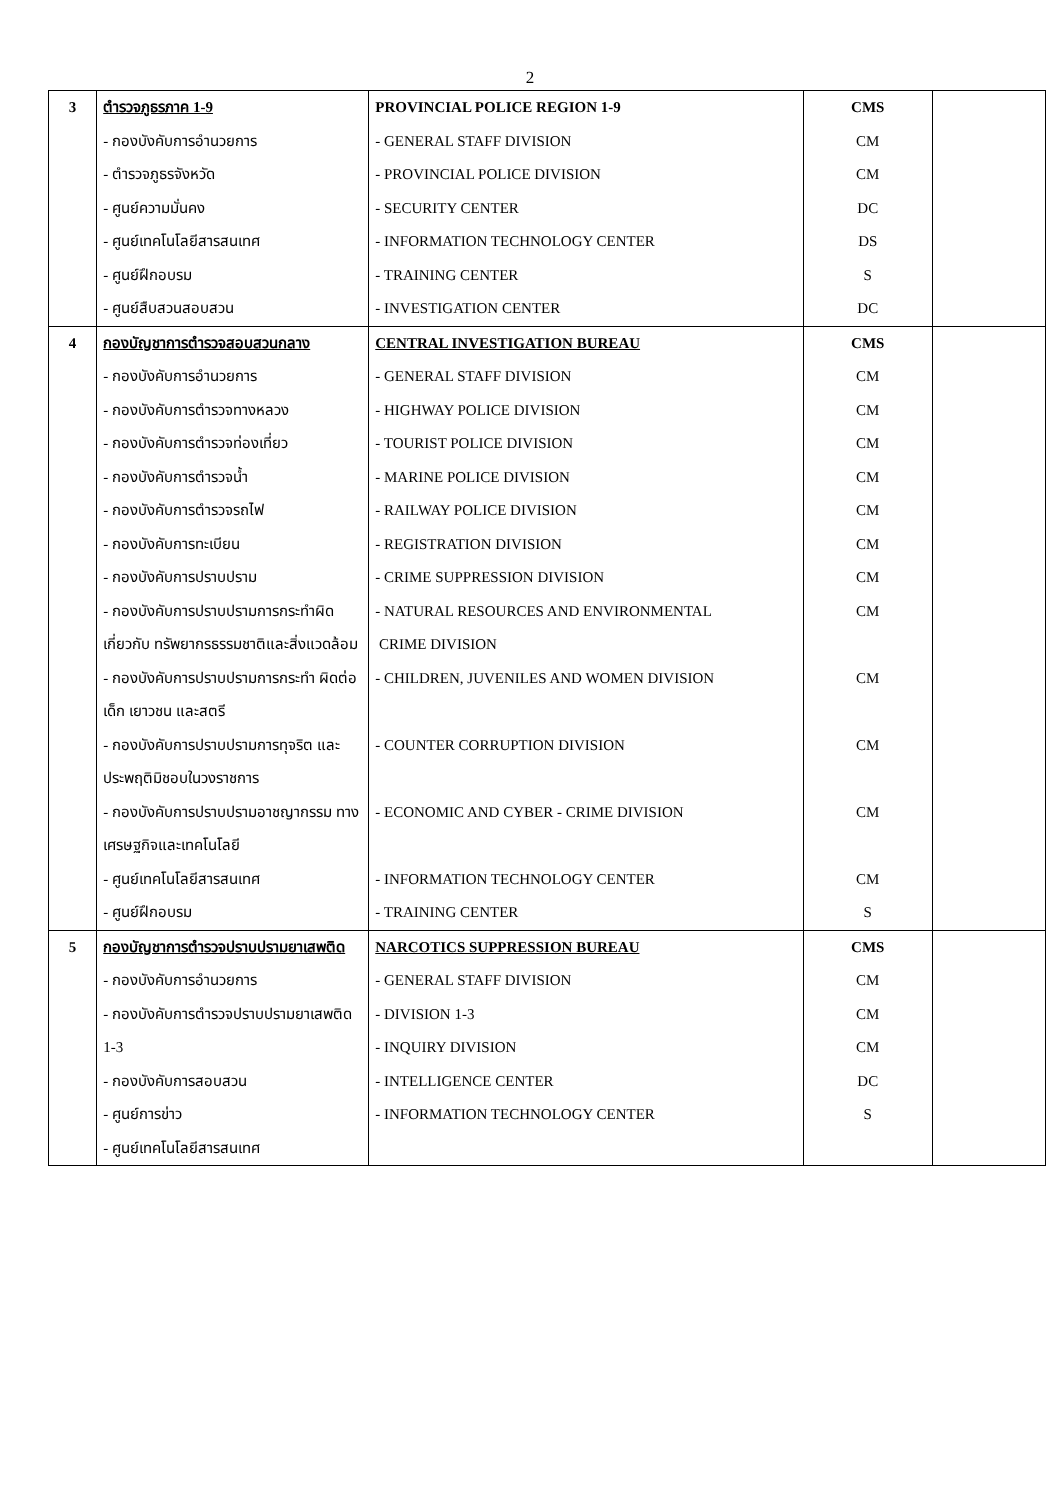2
| 3 | ตำรวจภูธรภาค 1-9 - กองบังคับการอำนวยการ - ตำรวจภูธรจังหวัด - ศูนย์ความมั่นคง - ศูนย์เทคโนโลยีสารสนเทศ - ศูนย์ฝึกอบรม - ศูนย์สืบสวนสอบสวน | PROVINCIAL POLICE REGION 1-9 - GENERAL STAFF DIVISION - PROVINCIAL POLICE DIVISION - SECURITY CENTER - INFORMATION TECHNOLOGY CENTER - TRAINING CENTER - INVESTIGATION CENTER | CMS CM CM DC DS S DC | |
| 4 | กองบัญชาการตำรวจสอบสวนกลาง - กองบังคับการอำนวยการ - กองบังคับการตำรวจทางหลวง - กองบังคับการตำรวจท่องเที่ยว - กองบังคับการตำรวจน้ำ - กองบังคับการตำรวจรถไฟ - กองบังคับการทะเบียน - กองบังคับการปราบปราม - กองบังคับการปราบปรามการกระทำผิดเกี่ยวกับ ทรัพยากรธรรมชาติและสิ่งแวดล้อม - กองบังคับการปราบปรามการกระทำ ผิดต่อเด็ก เยาวชน และสตรี - กองบังคับการปราบปรามการทุจริต และประพฤติมิชอบในวงราชการ - กองบังคับการปราบปรามอาชญากรรม ทางเศรษฐกิจและเทคโนโลยี - ศูนย์เทคโนโลยีสารสนเทศ - ศูนย์ฝึกอบรม | CENTRAL INVESTIGATION BUREAU - GENERAL STAFF DIVISION - HIGHWAY POLICE DIVISION - TOURIST POLICE DIVISION - MARINE POLICE DIVISION - RAILWAY POLICE DIVISION - REGISTRATION DIVISION - CRIME SUPPRESSION DIVISION - NATURAL RESOURCES AND ENVIRONMENTAL CRIME DIVISION - CHILDREN, JUVENILES AND WOMEN DIVISION - COUNTER CORRUPTION DIVISION - ECONOMIC AND CYBER - CRIME DIVISION - INFORMATION TECHNOLOGY CENTER - TRAINING CENTER | CMS CM CM CM CM CM CM CM CM CM CM CM CM S | |
| 5 | กองบัญชาการตำรวจปราบปรามยาเสพติด - กองบังคับการอำนวยการ - กองบังคับการตำรวจปราบปรามยาเสพติด 1-3 - กองบังคับการสอบสวน - ศูนย์การข่าว - ศูนย์เทคโนโลยีสารสนเทศ | NARCOTICS SUPPRESSION BUREAU - GENERAL STAFF DIVISION - DIVISION 1-3 - INQUIRY DIVISION - INTELLIGENCE CENTER - INFORMATION TECHNOLOGY CENTER | CMS CM CM CM DC S | |